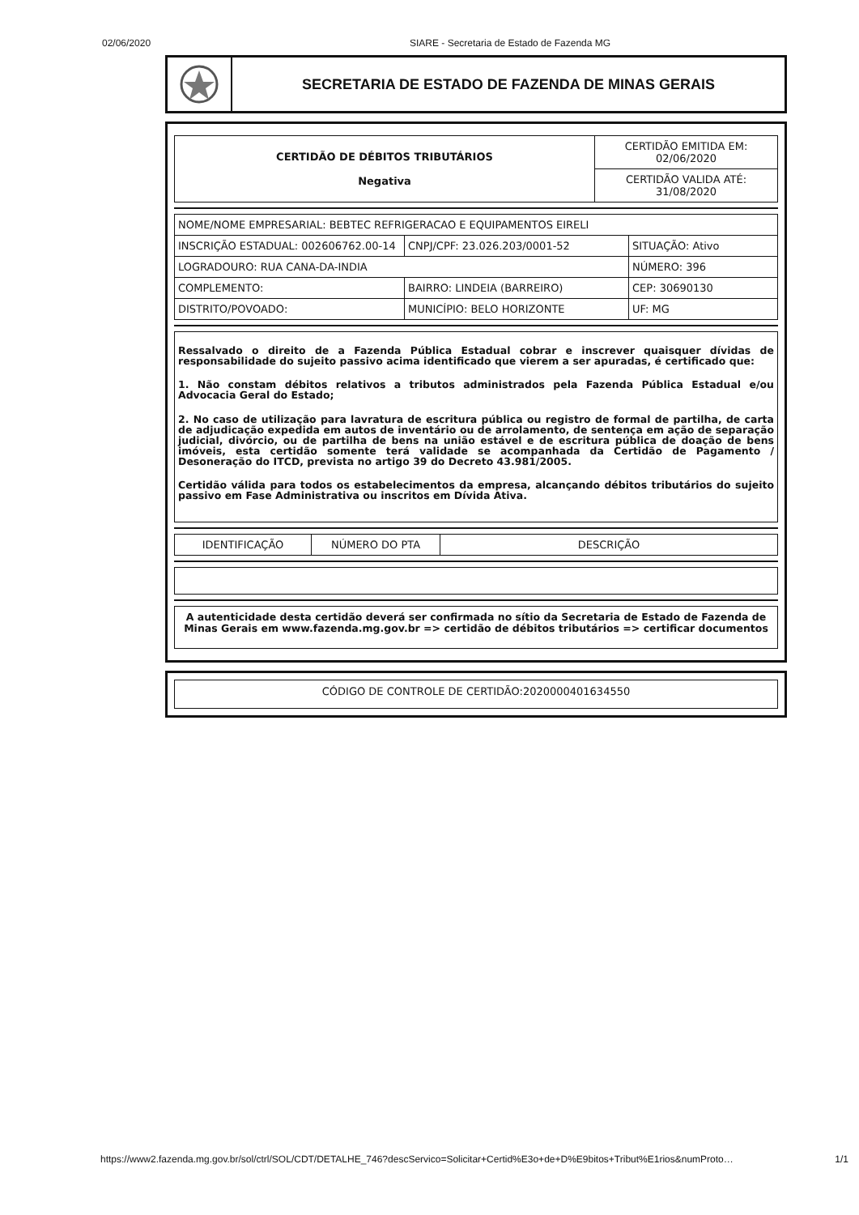02/06/2020 SIARE - Secretaria de Estado de Fazenda MG
SECRETARIA DE ESTADO DE FAZENDA DE MINAS GERAIS
| CERTIDÃO DE DÉBITOS TRIBUTÁRIOS Negativa | CERTIDÃO EMITIDA EM: 02/06/2020 |
| | CERTIDÃO VALIDA ATÉ: 31/08/2020 |
| NOME/NOME EMPRESARIAL: BEBTEC REFRIGERACAO E EQUIPAMENTOS EIRELI | | |
| INSCRIÇÃO ESTADUAL: 002606762.00-14 | CNPJ/CPF: 23.026.203/0001-52 | SITUAÇÃO: Ativo |
| LOGRADOURO: RUA CANA-DA-INDIA | | NÚMERO: 396 |
| COMPLEMENTO: | BAIRRO: LINDEIA (BARREIRO) | CEP: 30690130 |
| DISTRITO/POVOADO: | MUNICÍPIO: BELO HORIZONTE | UF: MG |
Ressalvado o direito de a Fazenda Pública Estadual cobrar e inscrever quaisquer dívidas de responsabilidade do sujeito passivo acima identificado que vierem a ser apuradas, é certificado que:
1. Não constam débitos relativos a tributos administrados pela Fazenda Pública Estadual e/ou Advocacia Geral do Estado;
2. No caso de utilização para lavratura de escritura pública ou registro de formal de partilha, de carta de adjudicação expedida em autos de inventário ou de arrolamento, de sentença em ação de separação judicial, divórcio, ou de partilha de bens na união estável e de escritura pública de doação de bens imóveis, esta certidão somente terá validade se acompanhada da Certidão de Pagamento / Desoneração do ITCD, prevista no artigo 39 do Decreto 43.981/2005.
Certidão válida para todos os estabelecimentos da empresa, alcançando débitos tributários do sujeito passivo em Fase Administrativa ou inscritos em Dívida Ativa.
| IDENTIFICAÇÃO | NÚMERO DO PTA | DESCRIÇÃO |
| --- | --- | --- |
A autenticidade desta certidão deverá ser confirmada no sítio da Secretaria de Estado de Fazenda de Minas Gerais em www.fazenda.mg.gov.br => certidão de débitos tributários => certificar documentos
CÓDIGO DE CONTROLE DE CERTIDÃO:2020000401634550
https://www2.fazenda.mg.gov.br/sol/ctrl/SOL/CDT/DETALHE_746?descServico=Solicitar+Certid%E3o+de+D%E9bitos+Tribut%E1rios&numProto… 1/1